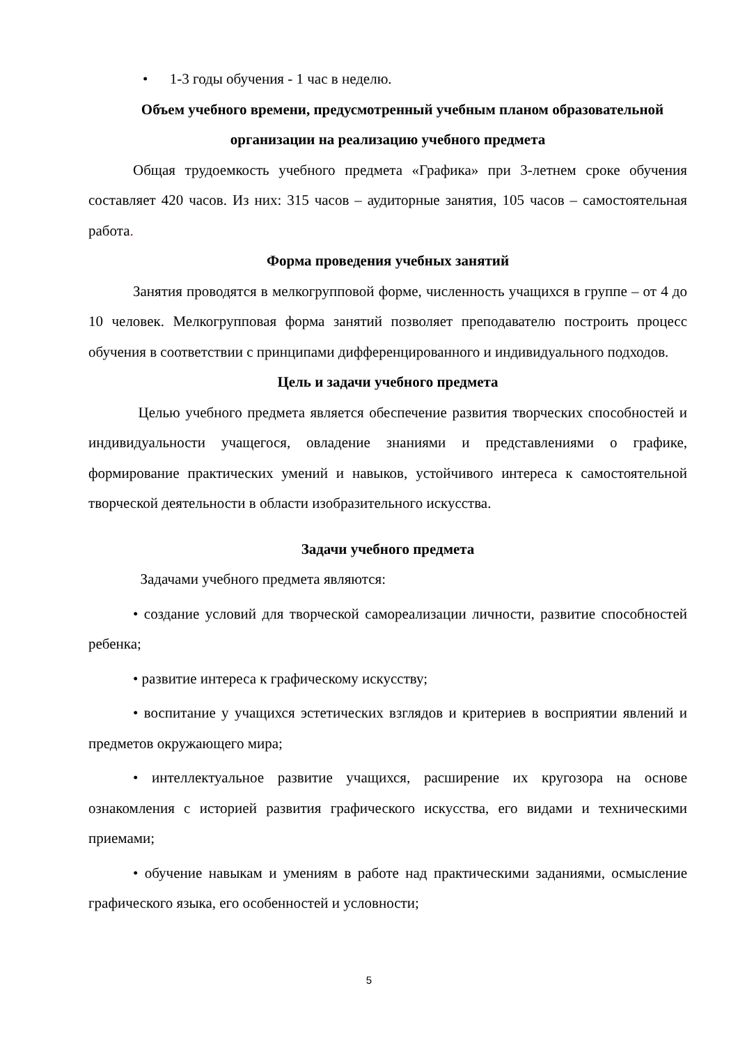• 1-3 годы обучения - 1 час в неделю.
Объем учебного времени, предусмотренный учебным планом образовательной организации на реализацию учебного предмета
Общая трудоемкость учебного предмета «Графика» при 3-летнем сроке обучения составляет 420 часов. Из них: 315 часов – аудиторные занятия, 105 часов – самостоятельная работа.
Форма проведения учебных занятий
Занятия проводятся в мелкогрупповой форме, численность учащихся в группе – от 4 до 10 человек. Мелкогрупповая форма занятий позволяет преподавателю построить процесс обучения в соответствии с принципами дифференцированного и индивидуального подходов.
Цель и задачи учебного предмета
Целью учебного предмета является обеспечение развития творческих способностей и индивидуальности учащегося, овладение знаниями и представлениями о графике, формирование практических умений и навыков, устойчивого интереса к самостоятельной творческой деятельности в области изобразительного искусства.
Задачи учебного предмета
Задачами учебного предмета являются:
• создание условий для творческой самореализации личности, развитие способностей ребенка;
• развитие интереса к графическому искусству;
• воспитание у учащихся эстетических взглядов и критериев в восприятии явлений и предметов окружающего мира;
• интеллектуальное развитие учащихся, расширение их кругозора на основе ознакомления с историей развития графического искусства, его видами и техническими приемами;
• обучение навыкам и умениям в работе над практическими заданиями, осмысление графического языка, его особенностей и условности;
5